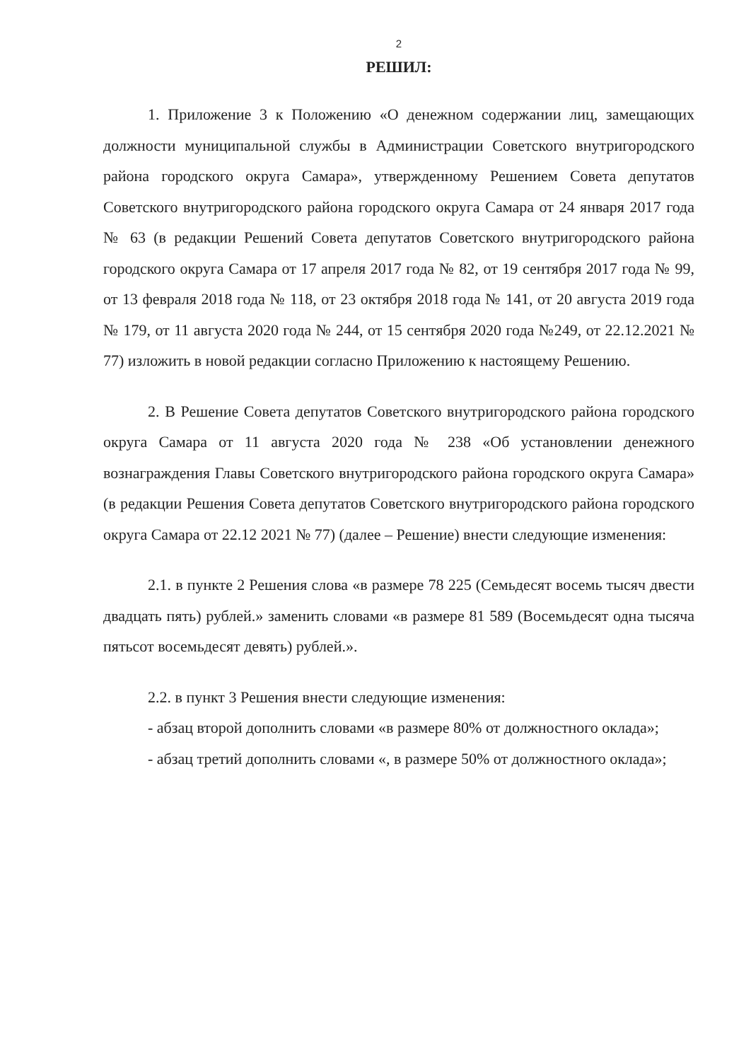2
РЕШИЛ:
1. Приложение 3 к Положению «О денежном содержании лиц, замещающих должности муниципальной службы в Администрации Советского внутригородского района городского округа Самара», утвержденному Решением Совета депутатов Советского внутригородского района городского округа Самара от 24 января 2017 года № 63 (в редакции Решений Совета депутатов Советского внутригородского района городского округа Самара от 17 апреля 2017 года № 82, от 19 сентября 2017 года № 99, от 13 февраля 2018 года № 118, от 23 октября 2018 года № 141, от 20 августа 2019 года № 179, от 11 августа 2020 года № 244, от 15 сентября 2020 года №249, от 22.12.2021 № 77) изложить в новой редакции согласно Приложению к настоящему Решению.
2. В Решение Совета депутатов Советского внутригородского района городского округа Самара от 11 августа 2020 года № 238 «Об установлении денежного вознаграждения Главы Советского внутригородского района городского округа Самара» (в редакции Решения Совета депутатов Советского внутригородского района городского округа Самара от 22.12 2021 № 77) (далее – Решение) внести следующие изменения:
2.1. в пункте 2 Решения слова «в размере 78 225 (Семьдесят восемь тысяч двести двадцать пять) рублей.» заменить словами «в размере 81 589 (Восемьдесят одна тысяча пятьсот восемьдесят девять) рублей.».
2.2. в пункт 3 Решения внести следующие изменения:
- абзац второй дополнить словами «в размере 80% от должностного оклада»;
- абзац третий дополнить словами «, в размере 50% от должностного оклада»;